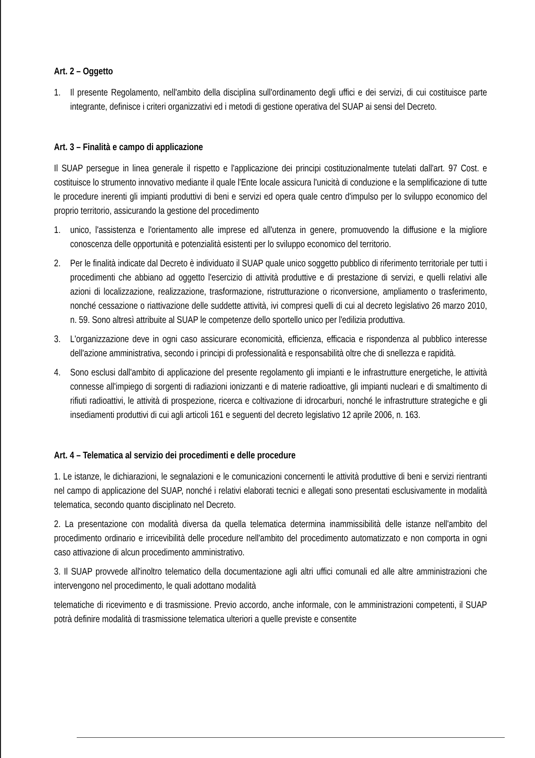Art. 2 – Oggetto
1. Il presente Regolamento, nell'ambito della disciplina sull'ordinamento degli uffici e dei servizi, di cui costituisce parte integrante, definisce i criteri organizzativi ed i metodi di gestione operativa del SUAP ai sensi del Decreto.
Art. 3 – Finalità e campo di applicazione
Il SUAP persegue in linea generale il rispetto e l'applicazione dei principi costituzionalmente tutelati dall'art. 97 Cost. e costituisce lo strumento innovativo mediante il quale l'Ente locale assicura l'unicità di conduzione e la semplificazione di tutte le procedure inerenti gli impianti produttivi di beni e servizi ed opera quale centro d'impulso per lo sviluppo economico del proprio territorio, assicurando la gestione del procedimento
1. unico, l'assistenza e l'orientamento alle imprese ed all'utenza in genere, promuovendo la diffusione e la migliore conoscenza delle opportunità e potenzialità esistenti per lo sviluppo economico del territorio.
2. Per le finalità indicate dal Decreto è individuato il SUAP quale unico soggetto pubblico di riferimento territoriale per tutti i procedimenti che abbiano ad oggetto l'esercizio di attività produttive e di prestazione di servizi, e quelli relativi alle azioni di localizzazione, realizzazione, trasformazione, ristrutturazione o riconversione, ampliamento o trasferimento, nonché cessazione o riattivazione delle suddette attività, ivi compresi quelli di cui al decreto legislativo 26 marzo 2010, n. 59. Sono altresì attribuite al SUAP le competenze dello sportello unico per l'edilizia produttiva.
3. L'organizzazione deve in ogni caso assicurare economicità, efficienza, efficacia e rispondenza al pubblico interesse dell'azione amministrativa, secondo i principi di professionalità e responsabilità oltre che di snellezza e rapidità.
4. Sono esclusi dall'ambito di applicazione del presente regolamento gli impianti e le infrastrutture energetiche, le attività connesse all'impiego di sorgenti di radiazioni ionizzanti e di materie radioattive, gli impianti nucleari e di smaltimento di rifiuti radioattivi, le attività di prospezione, ricerca e coltivazione di idrocarburi, nonché le infrastrutture strategiche e gli insediamenti produttivi di cui agli articoli 161 e seguenti del decreto legislativo 12 aprile 2006, n. 163.
Art. 4 – Telematica al servizio dei procedimenti e delle procedure
1. Le istanze, le dichiarazioni, le segnalazioni e le comunicazioni concernenti le attività produttive di beni e servizi rientranti nel campo di applicazione del SUAP, nonché i relativi elaborati tecnici e allegati sono presentati esclusivamente in modalità telematica, secondo quanto disciplinato nel Decreto.
2. La presentazione con modalità diversa da quella telematica determina inammissibilità delle istanze nell'ambito del procedimento ordinario e irricevibilità delle procedure nell'ambito del procedimento automatizzato e non comporta in ogni caso attivazione di alcun procedimento amministrativo.
3. Il SUAP provvede all'inoltro telematico della documentazione agli altri uffici comunali ed alle altre amministrazioni che intervengono nel procedimento, le quali adottano modalità
telematiche di ricevimento e di trasmissione. Previo accordo, anche informale, con le amministrazioni competenti, il SUAP potrà definire modalità di trasmissione telematica ulteriori a quelle previste e consentite